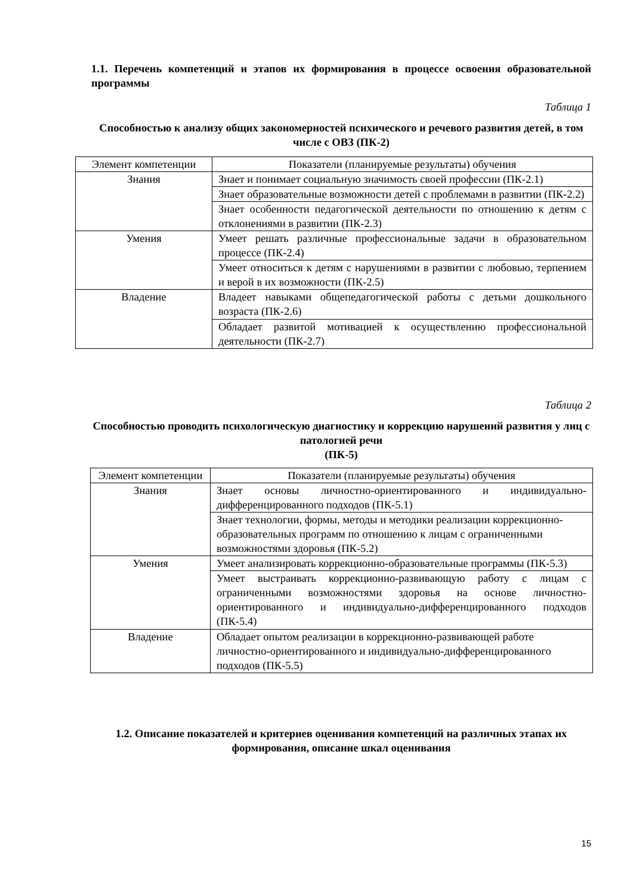1.1. Перечень компетенций и этапов их формирования в процессе освоения образовательной программы
Таблица 1
Способностью к анализу общих закономерностей психического и речевого развития детей, в том числе с ОВЗ (ПК-2)
| Элемент компетенции | Показатели (планируемые результаты) обучения |
| Знания | Знает и понимает социальную значимость своей профессии (ПК-2.1) |
| | Знает образовательные возможности детей с проблемами в развитии (ПК-2.2) |
| | Знает особенности педагогической деятельности по отношению к детям с отклонениями в развитии (ПК-2.3) |
| Умения | Умеет решать различные профессиональные задачи в образовательном процессе (ПК-2.4) |
| | Умеет относиться к детям с нарушениями в развитии с любовью, терпением и верой в их возможности (ПК-2.5) |
| Владение | Владеет навыками общепедагогической работы с детьми дошкольного возраста (ПК-2.6) |
| | Обладает развитой мотивацией к осуществлению профессиональной деятельности (ПК-2.7) |
Таблица 2
Способностью проводить психологическую диагностику и коррекцию нарушений развития у лиц с патологией речи
(ПК-5)
| Элемент компетенции | Показатели (планируемые результаты) обучения |
| Знания | Знает основы личностно-ориентированного и индивидуально-дифференцированного подходов (ПК-5.1) |
| | Знает технологии, формы, методы и методики реализации коррекционно-образовательных программ по отношению к лицам с ограниченными возможностями здоровья (ПК-5.2) |
| Умения | Умеет анализировать коррекционно-образовательные программы (ПК-5.3) |
| | Умеет выстраивать коррекционно-развивающую работу с лицам с ограниченными возможностями здоровья на основе личностно-ориентированного и индивидуально-дифференцированного подходов (ПК-5.4) |
| Владение | Обладает опытом реализации в коррекционно-развивающей работе личностно-ориентированного и индивидуально-дифференцированного подходов (ПК-5.5) |
1.2. Описание показателей и критериев оценивания компетенций на различных этапах их формирования, описание шкал оценивания
15